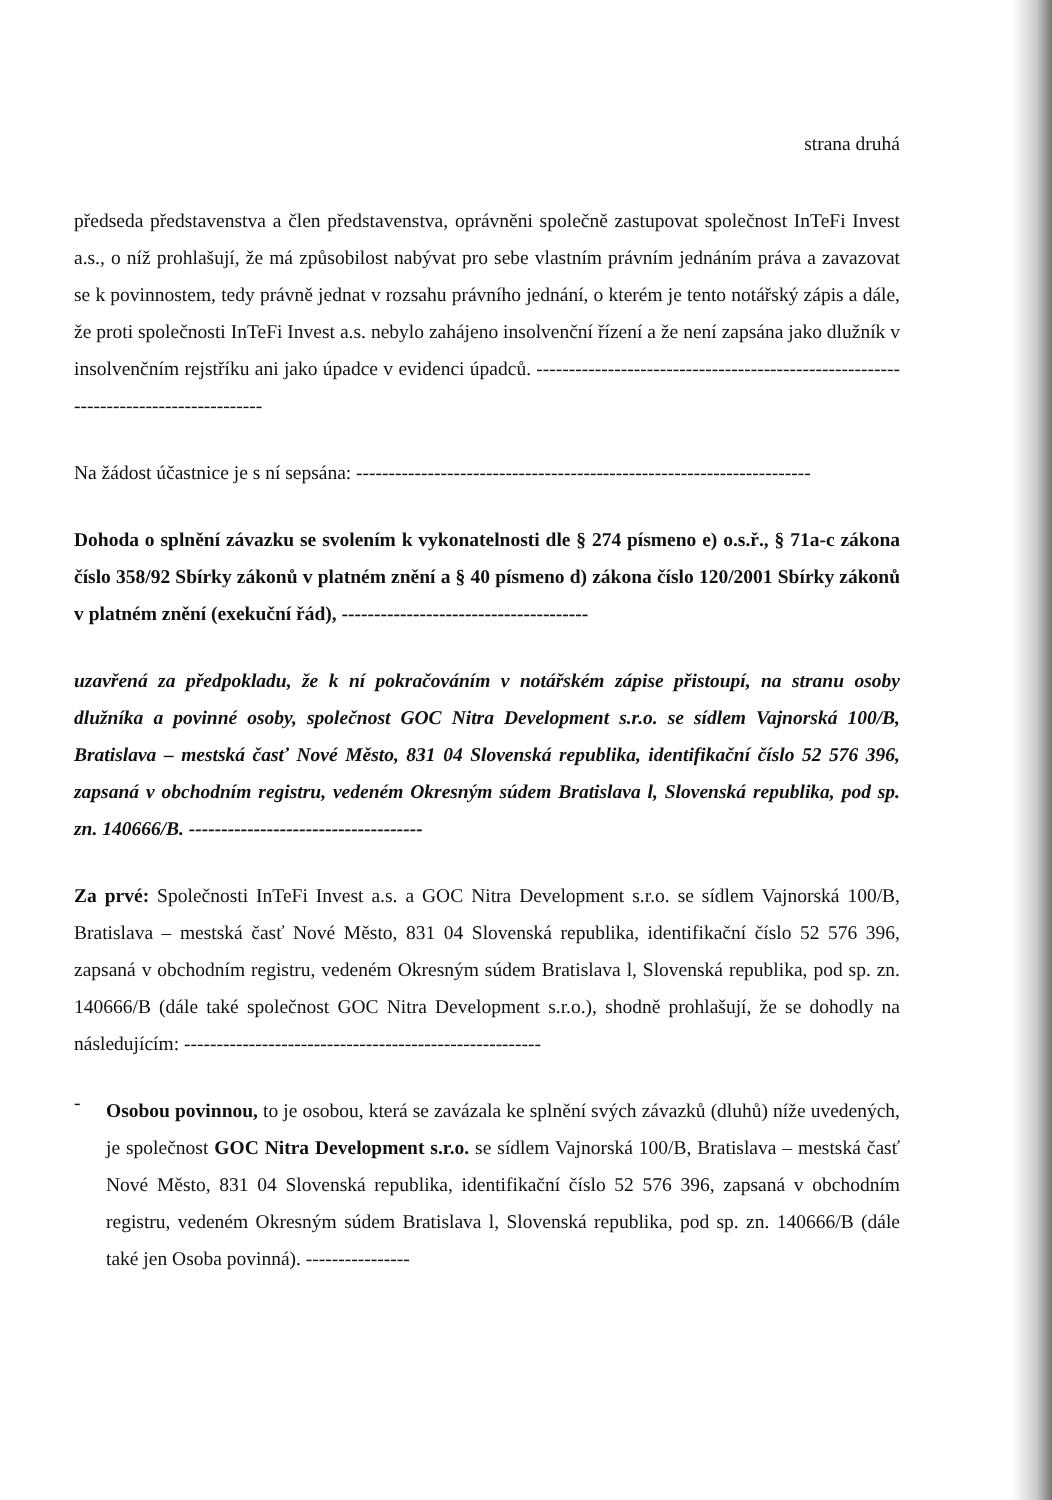strana druhá
předseda představenstva a člen představenstva, oprávněni společně zastupovat společnost InTeFi Invest a.s., o níž prohlašují, že má způsobilost nabývat pro sebe vlastním právním jednáním práva a zavazovat se k povinnostem, tedy právně jednat v rozsahu právního jednání, o kterém je tento notářský zápis a dále, že proti společnosti InTeFi Invest a.s. nebylo zahájeno insolvenční řízení a že není zapsána jako dlužník v insolvenčním rejstříku ani jako úpadce v evidenci úpadců. -------------------------------------------------------------------------------------
Na žádost účastnice je s ní sepsána: ----------------------------------------------------------------------
Dohoda o splnění závazku se svolením k vykonatelnosti dle § 274 písmeno e) o.s.ř., § 71a-c zákona číslo 358/92 Sbírky zákonů v platném znění a § 40 písmeno d) zákona číslo 120/2001 Sbírky zákonů v platném znění (exekuční řád), --------------------------------------
uzavřená za předpokladu, že k ní pokračováním v notářském zápise přistoupí, na stranu osoby dlužníka a povinné osoby, společnost GOC Nitra Development s.r.o. se sídlem Vajnorská 100/B, Bratislava – mestská časť Nové Město, 831 04 Slovenská republika, identifikační číslo 52 576 396, zapsaná v obchodním registru, vedeném Okresným súdem Bratislava l, Slovenská republika, pod sp. zn. 140666/B. ------------------------------------
Za prvé: Společnosti InTeFi Invest a.s. a GOC Nitra Development s.r.o. se sídlem Vajnorská 100/B, Bratislava – mestská časť Nové Město, 831 04 Slovenská republika, identifikační číslo 52 576 396, zapsaná v obchodním registru, vedeném Okresným súdem Bratislava l, Slovenská republika, pod sp. zn. 140666/B (dále také společnost GOC Nitra Development s.r.o.), shodně prohlašují, že se dohodly na následujícím: -------------------------------------------------------
-
Osobou povinnou, to je osobou, která se zavázala ke splnění svých závazků (dluhů) níže uvedených, je společnost GOC Nitra Development s.r.o. se sídlem Vajnorská 100/B, Bratislava – mestská časť Nové Město, 831 04 Slovenská republika, identifikační číslo 52 576 396, zapsaná v obchodním registru, vedeném Okresným súdem Bratislava l, Slovenská republika, pod sp. zn. 140666/B (dále také jen Osoba povinná). ----------------